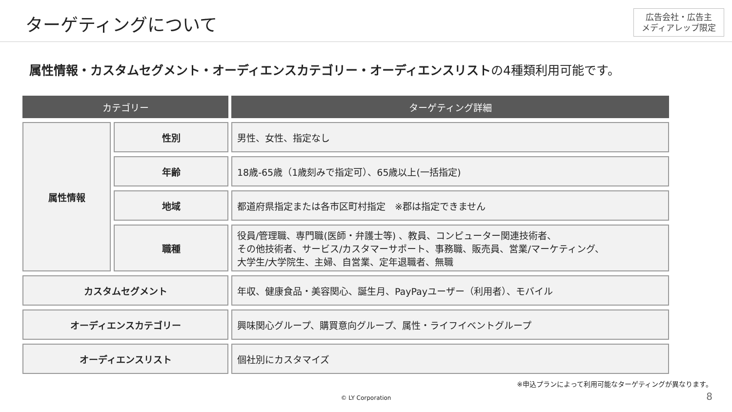ターゲティングについて
広告会社・広告主
メディアレップ限定
属性情報・カスタムセグメント・オーディエンスカテゴリー・オーディエンスリストの4種類利用可能です。
| カテゴリー | | ターゲティング詳細 |
| --- | --- | --- |
| 属性情報 | 性別 | 男性、女性、指定なし |
| | 年齢 | 18歳-65歳（1歳刻みで指定可）、65歳以上(一括指定) |
| | 地域 | 都道府県指定または各市区町村指定 ※郡は指定できません |
| | 職種 | 役員/管理職、専門職(医師・弁護士等) 、教員、コンピューター関連技術者、 その他技術者、サービス/カスタマーサポート、事務職、販売員、営業/マーケティング、 大学生/大学院生、主婦、自営業、定年退職者、無職 |
| カスタムセグメント | | 年収、健康食品・美容関心、誕生月、PayPayユーザー（利用者）、モバイル |
| オーディエンスカテゴリー | | 興味関心グループ、購買意向グループ、属性・ライフイベントグループ |
| オーディエンスリスト | | 個社別にカスタマイズ |
※申込プランによって利用可能なターゲティングが異なります。
© LY Corporation 8